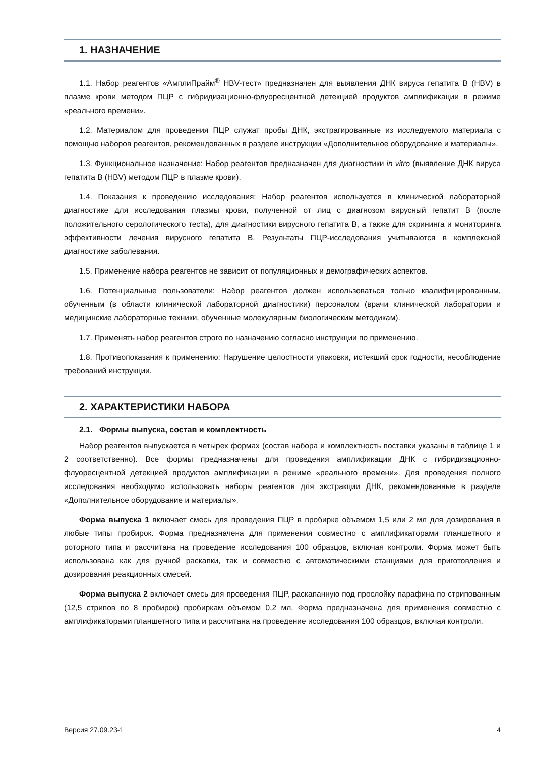1. НАЗНАЧЕНИЕ
1.1. Набор реагентов «АмплиПрайм<sup>®</sup> HBV-тест» предназначен для выявления ДНК вируса гепатита B (HBV) в плазме крови методом ПЦР с гибридизационно-флуоресцентной детекцией продуктов амплификации в режиме «реального времени».
1.2. Материалом для проведения ПЦР служат пробы ДНК, экстрагированные из исследуемого материала с помощью наборов реагентов, рекомендованных в разделе инструкции «Дополнительное оборудование и материалы».
1.3. Функциональное назначение: Набор реагентов предназначен для диагностики in vitro (выявление ДНК вируса гепатита B (HBV) методом ПЦР в плазме крови).
1.4. Показания к проведению исследования: Набор реагентов используется в клинической лабораторной диагностике для исследования плазмы крови, полученной от лиц с диагнозом вирусный гепатит B (после положительного серологического теста), для диагностики вирусного гепатита B, а также для скрининга и мониторинга эффективности лечения вирусного гепатита B. Результаты ПЦР-исследования учитываются в комплексной диагностике заболевания.
1.5. Применение набора реагентов не зависит от популяционных и демографических аспектов.
1.6. Потенциальные пользователи: Набор реагентов должен использоваться только квалифицированным, обученным (в области клинической лабораторной диагностики) персоналом (врачи клинической лаборатории и медицинские лабораторные техники, обученные молекулярным биологическим методикам).
1.7. Применять набор реагентов строго по назначению согласно инструкции по применению.
1.8. Противопоказания к применению: Нарушение целостности упаковки, истекший срок годности, несоблюдение требований инструкции.
2. ХАРАКТЕРИСТИКИ НАБОРА
2.1. Формы выпуска, состав и комплектность
Набор реагентов выпускается в четырех формах (состав набора и комплектность поставки указаны в таблице 1 и 2 соответственно). Все формы предназначены для проведения амплификации ДНК с гибридизационно-флуоресцентной детекцией продуктов амплификации в режиме «реального времени». Для проведения полного исследования необходимо использовать наборы реагентов для экстракции ДНК, рекомендованные в разделе «Дополнительное оборудование и материалы».
Форма выпуска 1 включает смесь для проведения ПЦР в пробирке объемом 1,5 или 2 мл для дозирования в любые типы пробирок. Форма предназначена для применения совместно с амплификаторами планшетного и роторного типа и рассчитана на проведение исследования 100 образцов, включая контроли. Форма может быть использована как для ручной раскапки, так и совместно с автоматическими станциями для приготовления и дозирования реакционных смесей.
Форма выпуска 2 включает смесь для проведения ПЦР, раскапанную под прослойку парафина по стрипованным (12,5 стрипов по 8 пробирок) пробиркам объемом 0,2 мл. Форма предназначена для применения совместно с амплификаторами планшетного типа и рассчитана на проведение исследования 100 образцов, включая контроли.
Версия 27.09.23-1 4